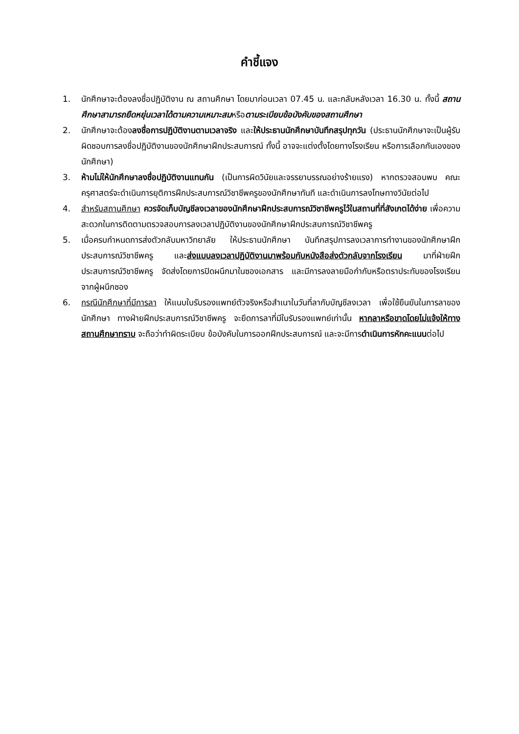คำชี้แจง
1. นักศึกษาจะต้องลงชื่อปฏิบัติงาน ณ สถานศึกษา โดยมาก่อนเวลา 07.45 น. และกลับหลังเวลา 16.30 น. ทั้งนี้ สถานศึกษาสามารถยืดหยุ่นเวลาได้ตามความเหมาะสมหรือตามระเบียบข้อบังคับของสถานศึกษา
2. นักศึกษาจะต้องลงชื่อการปฏิบัติงานตามเวลาจริง และให้ประธานนักศึกษาบันทึกสรุปทุกวัน (ประธานนักศึกษาจะเป็นผู้รับผิดชอบการลงชื่อปฏิบัติงานของนักศึกษาฝึกประสบการณ์ ทั้งนี้ อาจจะแต่งตั้งโดยทางโรงเรียน หรือการเลือกกันเองของนักศึกษา)
3. ห้ามไม่ให้นักศึกษาลงชื่อปฏิบัติงานแทนกัน (เป็นการผิดวินัยและจรรยาบรรณอย่างร้ายแรง) หากตรวจสอบพบ คณะครุศาสตร์จะดำเนินการยุติการฝึกประสบการณ์วิชาชีพครูของนักศึกษาทันที และดำเนินการลงโทษทางวินัยต่อไป
4. สำหรับสถานศึกษา ควรจัดเก็บบัญชีลงเวลาของนักศึกษาฝึกประสบการณ์วิชาชีพครูไว้ในสถานที่ที่สังเกตได้ง่าย เพื่อความสะดวกในการติดตามตรวจสอบการลงเวลาปฏิบัติงานของนักศึกษาฝึกประสบการณ์วิชาชีพครู
5. เมื่อครบกำหนดการส่งตัวกลับมหาวิทยาลัย ให้ประธานนักศึกษา บันทึกสรุปการลงเวลาการทำงานของนักศึกษาฝึกประสบการณ์วิชาชีพครู และส่งแบบลงเวลาปฏิบัติงานมาพร้อมกับหนังสือส่งตัวกลับจากโรงเรียน มาที่ฝ่ายฝึกประสบการณ์วิชาชีพครู จัดส่งโดยการปิดผนึกมาในซองเอกสาร และมีการลงลายมือกำกับหรือตราประทับของโรงเรียนจากผู้ผนึกซอง
6. กรณีนักศึกษาที่มีการลา ให้แนบใบรับรองแพทย์ตัวจริงหรือสำเนาในวันที่ลากับบัญชีลงเวลา เพื่อใช้ยืนยันในการลาของนักศึกษา ทางฝ่ายฝึกประสบการณ์วิชาชีพครู จะยึดการลาที่มีใบรับรองแพทย์เท่านั้น หากลาหรือขาดโดยไม่แจ้งให้ทางสถานศึกษาทราบ จะถือว่าทำผิดระเบียบ ข้อบังคับในการออกฝึกประสบการณ์ และจะมีการดำเนินการหักคะแนนต่อไป